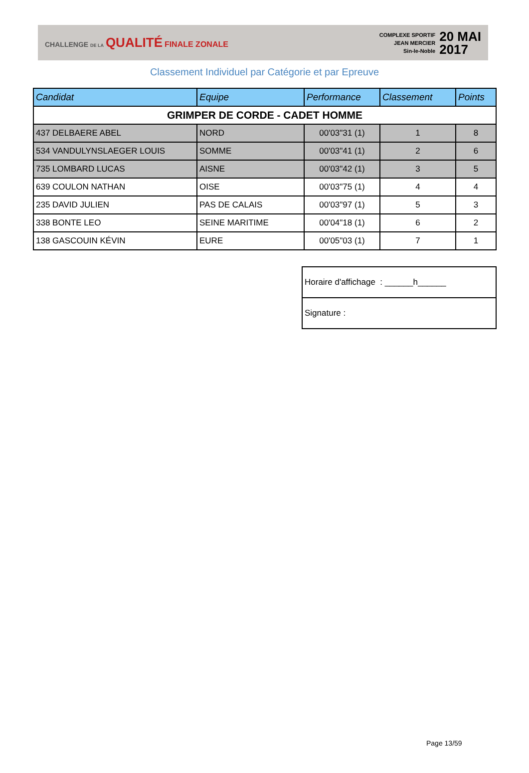CHALLENGE DE LA QUALITÉ FINALE ZONALE
COMPLEXE SPORTIF
JEAN MERCIER
Sin-le-Noble
20 MAI
2017
Classement Individuel par Catégorie et par Epreuve
| Candidat | Equipe | Performance | Classement | Points |
| --- | --- | --- | --- | --- |
| GRIMPER DE CORDE - CADET HOMME | | | | |
| 437 DELBAERE ABEL | NORD | 00'03"31 (1) | 1 | 8 |
| 534 VANDULYNSLAEGER LOUIS | SOMME | 00'03"41 (1) | 2 | 6 |
| 735 LOMBARD LUCAS | AISNE | 00'03"42 (1) | 3 | 5 |
| 639 COULON NATHAN | OISE | 00'03"75 (1) | 4 | 4 |
| 235 DAVID JULIEN | PAS DE CALAIS | 00'03"97 (1) | 5 | 3 |
| 338 BONTE LEO | SEINE MARITIME | 00'04"18 (1) | 6 | 2 |
| 138 GASCOUIN KÉVIN | EURE | 00'05"03 (1) | 7 | 1 |
| Horaire d'affichage : ______h______ |
| Signature : |
Page 13/59